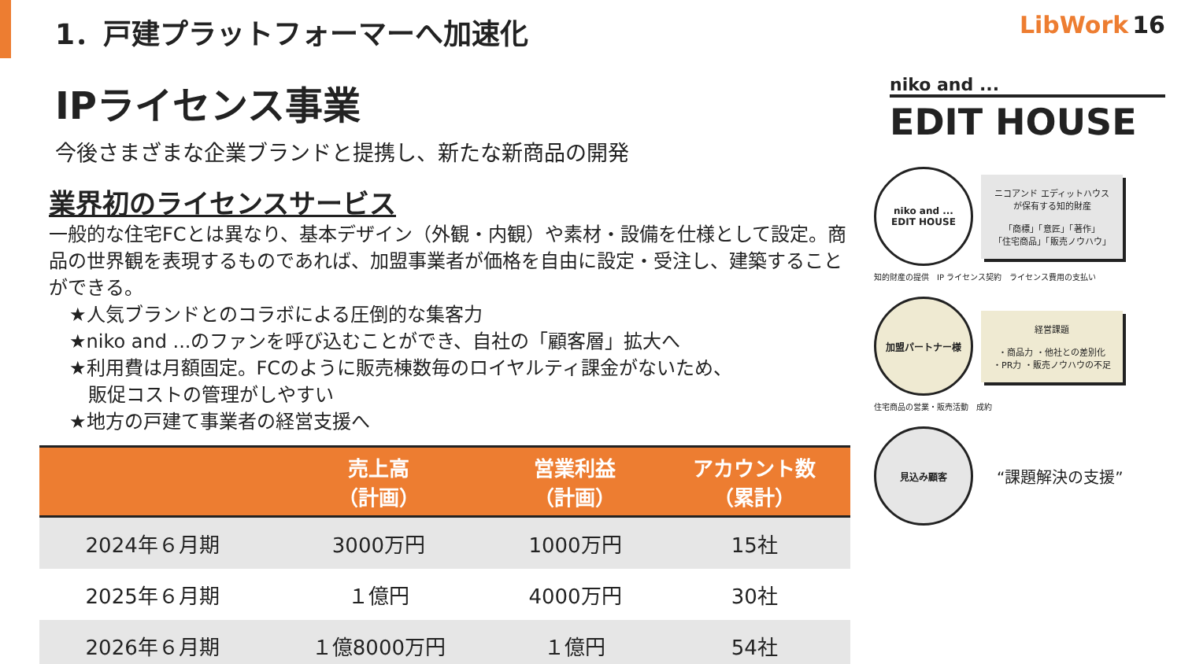1．戸建プラットフォーマーへ加速化
LibWork 16
IPライセンス事業
今後さまざまな企業ブランドと提携し、新たな新商品の開発
業界初のライセンスサービス
一般的な住宅FCとは異なり、基本デザイン（外観・内観）や素材・設備を仕様として設定。商品の世界観を表現するものであれば、加盟事業者が価格を自由に設定・受注し、建築することができる。
★人気ブランドとのコラボによる圧倒的な集客力
★niko and ...のファンを呼び込むことができ、自社の「顧客層」拡大へ
★利用費は月額固定。FCのように販売棟数毎のロイヤルティ課金がないため、
　販促コストの管理がしやすい
★地方の戸建て事業者の経営支援へ
| | 売上高 （計画） | 営業利益 （計画） | アカウント数 （累計） |
| --- | --- | --- | --- |
| 2024年６月期 | 3000万円 | 1000万円 | 15社 |
| 2025年６月期 | １億円 | 4000万円 | 30社 |
| 2026年６月期 | １億8000万円 | １億円 | 54社 |
niko and ...
EDIT HOUSE
niko and ...
EDIT HOUSE
ニコアンド エディットハウスが保有する知的財産
「商標」「意匠」「著作」
「住宅商品」「販売ノウハウ」
知的財産の提供　IP ライセンス契約　ライセンス費用の支払い
加盟パートナー様
経営課題
・商品力 ・他社との差別化
・PR力 ・販売ノウハウの不足
住宅商品の営業・販売活動　成約
見込み顧客
“課題解決の支援”